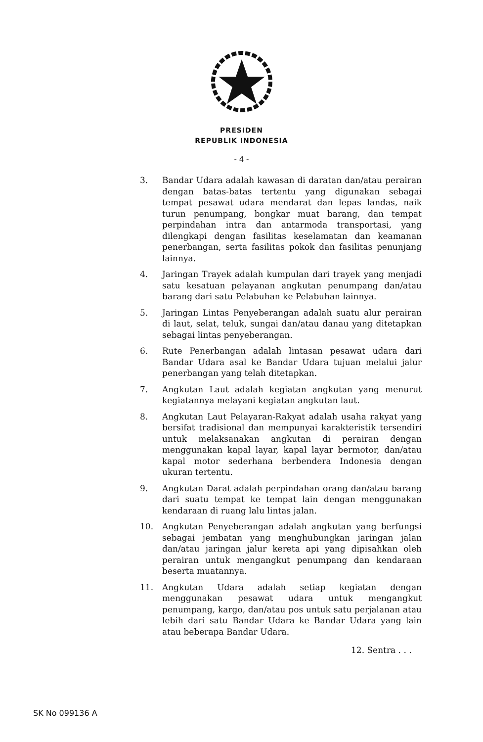PRESIDEN
REPUBLIK INDONESIA
- 4 -
3. Bandar Udara adalah kawasan di daratan dan/atau perairan dengan batas-batas tertentu yang digunakan sebagai tempat pesawat udara mendarat dan lepas landas, naik turun penumpang, bongkar muat barang, dan tempat perpindahan intra dan antarmoda transportasi, yang dilengkapi dengan fasilitas keselamatan dan keamanan penerbangan, serta fasilitas pokok dan fasilitas penunjang lainnya.
4. Jaringan Trayek adalah kumpulan dari trayek yang menjadi satu kesatuan pelayanan angkutan penumpang dan/atau barang dari satu Pelabuhan ke Pelabuhan lainnya.
5. Jaringan Lintas Penyeberangan adalah suatu alur perairan di laut, selat, teluk, sungai dan/atau danau yang ditetapkan sebagai lintas penyeberangan.
6. Rute Penerbangan adalah lintasan pesawat udara dari Bandar Udara asal ke Bandar Udara tujuan melalui jalur penerbangan yang telah ditetapkan.
7. Angkutan Laut adalah kegiatan angkutan yang menurut kegiatannya melayani kegiatan angkutan laut.
8. Angkutan Laut Pelayaran-Rakyat adalah usaha rakyat yang bersifat tradisional dan mempunyai karakteristik tersendiri untuk melaksanakan angkutan di perairan dengan menggunakan kapal layar, kapal layar bermotor, dan/atau kapal motor sederhana berbendera Indonesia dengan ukuran tertentu.
9. Angkutan Darat adalah perpindahan orang dan/atau barang dari suatu tempat ke tempat lain dengan menggunakan kendaraan di ruang lalu lintas jalan.
10. Angkutan Penyeberangan adalah angkutan yang berfungsi sebagai jembatan yang menghubungkan jaringan jalan dan/atau jaringan jalur kereta api yang dipisahkan oleh perairan untuk mengangkut penumpang dan kendaraan beserta muatannya.
11. Angkutan Udara adalah setiap kegiatan dengan menggunakan pesawat udara untuk mengangkut penumpang, kargo, dan/atau pos untuk satu perjalanan atau lebih dari satu Bandar Udara ke Bandar Udara yang lain atau beberapa Bandar Udara.
12. Sentra . . .
SK No 099136 A